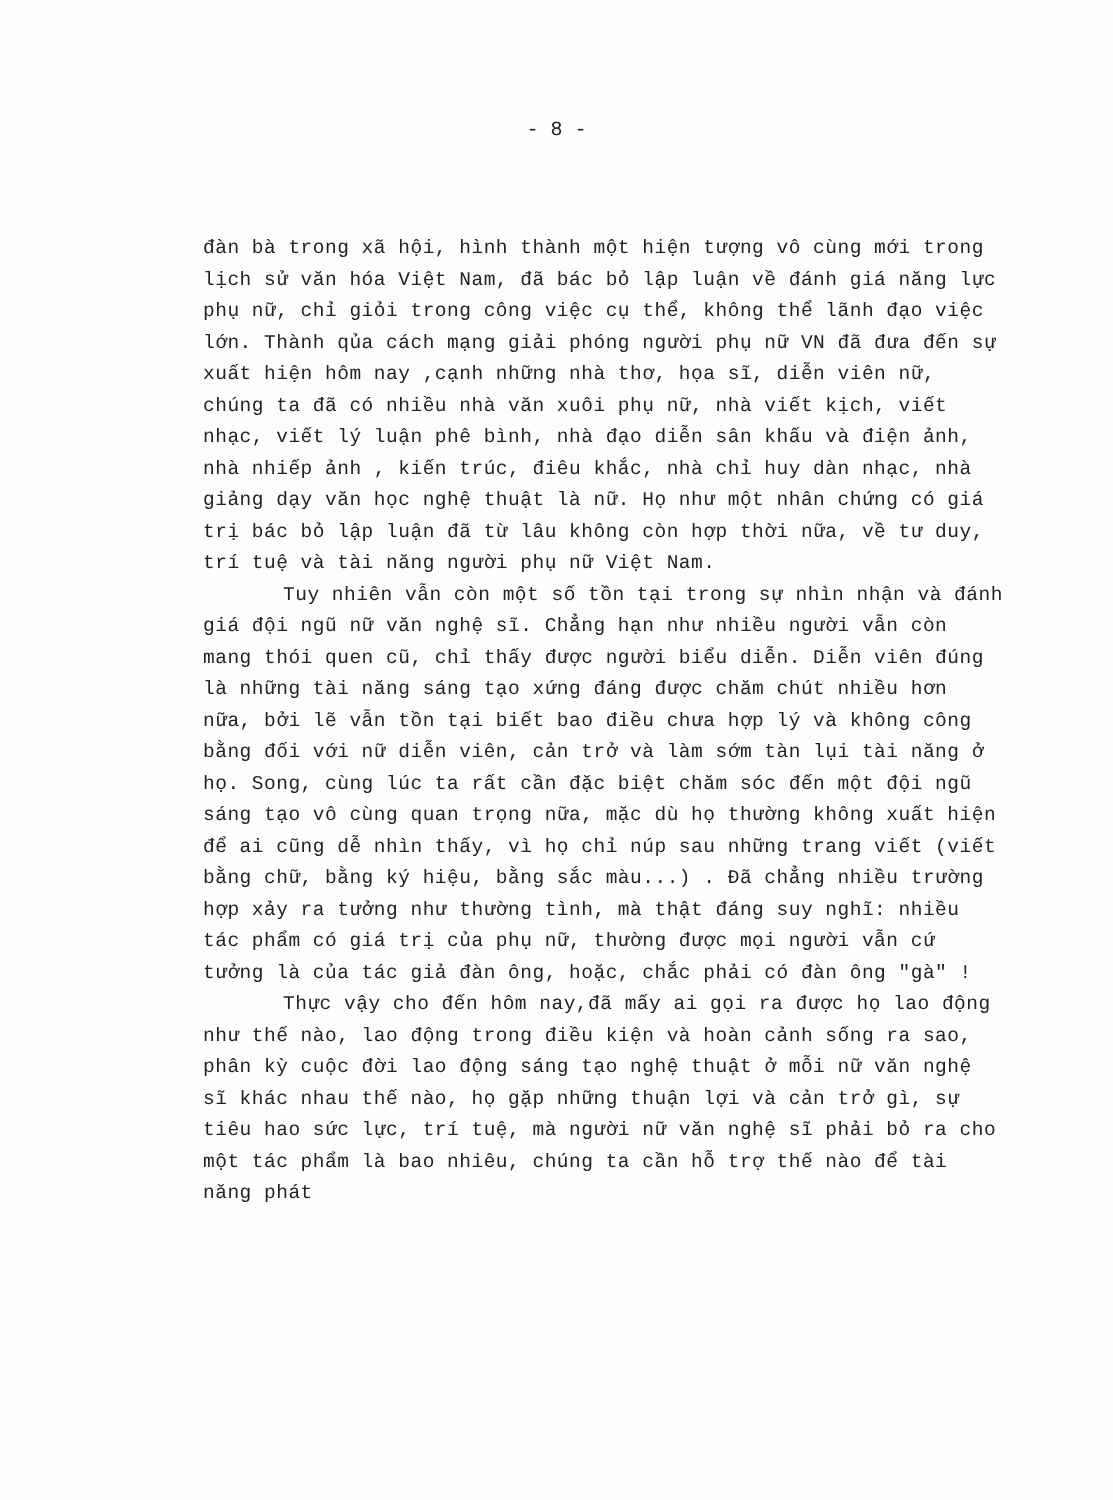- 8 -
đàn bà trong xã hội, hình thành một hiện tượng vô cùng mới trong lịch sử văn hóa Việt Nam, đã bác bỏ lập luận về đánh giá năng lực phụ nữ, chỉ giỏi trong công việc cụ thể, không thể lãnh đạo việc lớn. Thành qủa cách mạng giải phóng người phụ nữ VN đã đưa đến sự xuất hiện hôm nay ,cạnh những nhà thơ, họa sĩ, diễn viên nữ, chúng ta đã có nhiều nhà văn xuôi phụ nữ, nhà viết kịch, viết nhạc, viết lý luận phê bình, nhà đạo diễn sân khấu và điện ảnh, nhà nhiếp ảnh , kiến trúc, điêu khắc, nhà chỉ huy dàn nhạc, nhà giảng dạy văn học nghệ thuật là nữ. Họ như một nhân chứng có giá trị bác bỏ lập luận đã từ lâu không còn hợp thời nữa, về tư duy, trí tuệ và tài năng người phụ nữ Việt Nam.
Tuy nhiên vẫn còn một số tồn tại trong sự nhìn nhận và đánh giá đội ngũ nữ văn nghệ sĩ. Chẳng hạn như nhiều người vẫn còn mang thói quen cũ, chỉ thấy được người biểu diễn. Diễn viên đúng là những tài năng sáng tạo xứng đáng được chăm chút nhiều hơn nữa, bởi lẽ vẫn tồn tại biết bao điều chưa hợp lý và không công bằng đối với nữ diễn viên, cản trở và làm sớm tàn lụi tài năng ở họ. Song, cùng lúc ta rất cần đặc biệt chăm sóc đến một đội ngũ sáng tạo vô cùng quan trọng nữa, mặc dù họ thường không xuất hiện để ai cũng dễ nhìn thấy, vì họ chỉ núp sau những trang viết (viết bằng chữ, bằng ký hiệu, bằng sắc màu...) . Đã chẳng nhiều trường hợp xảy ra tưởng như thường tình, mà thật đáng suy nghĩ: nhiều tác phẩm có giá trị của phụ nữ, thường được mọi người vẫn cứ tưởng là của tác giả đàn ông, hoặc, chắc phải có đàn ông "gà" !
Thực vậy cho đến hôm nay,đã mấy ai gọi ra được họ lao động như thế nào, lao động trong điều kiện và hoàn cảnh sống ra sao, phân kỳ cuộc đời lao động sáng tạo nghệ thuật ở mỗi nữ văn nghệ sĩ khác nhau thế nào, họ gặp những thuận lợi và cản trở gì, sự tiêu hao sức lực, trí tuệ, mà người nữ văn nghệ sĩ phải bỏ ra cho một tác phẩm là bao nhiêu, chúng ta cần hỗ trợ thế nào để tài năng phát